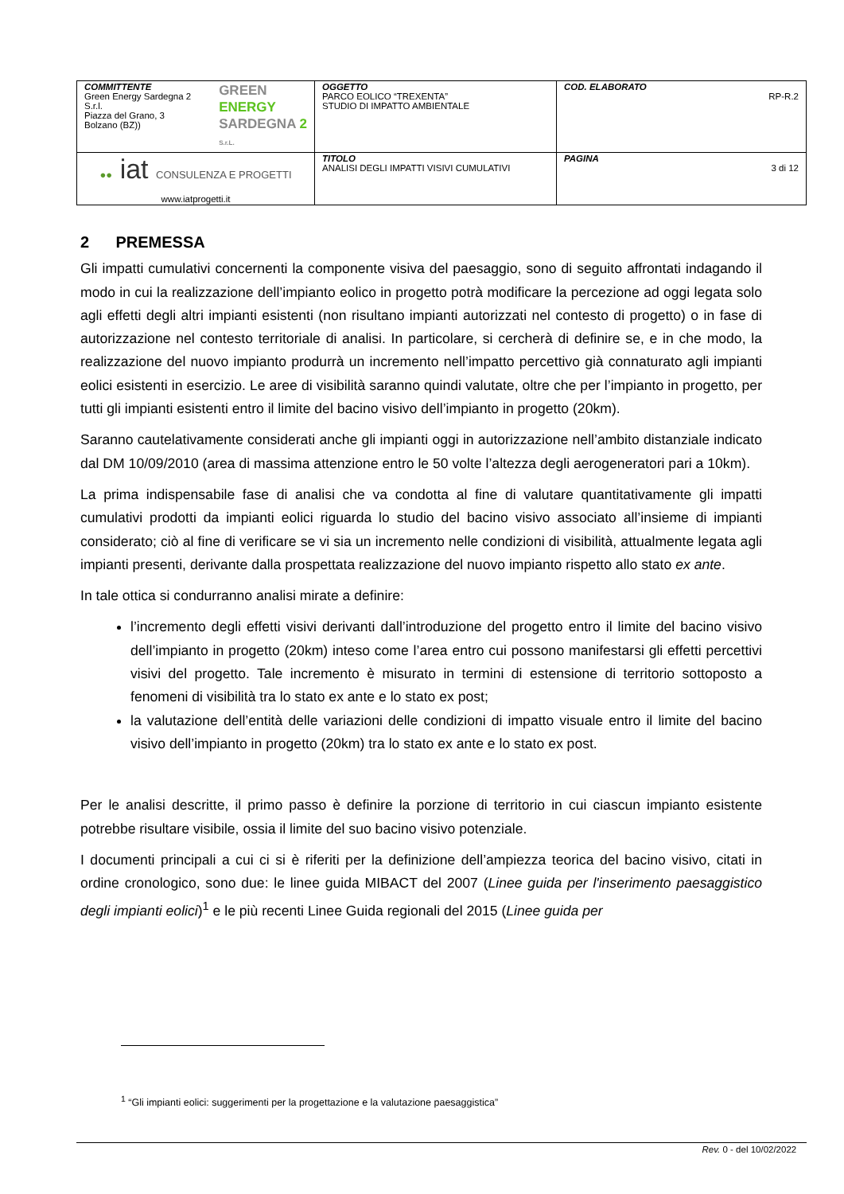| COMMITTENTE Green Energy Sardegna 2 S.r.l. Piazza del Grano, 3 Bolzano (BZ)) GREEN ENERGY SARDEGNA 2 S.r.L. | OGGETTO PARCO EOLICO “TREXENTA” STUDIO DI IMPATTO AMBIENTALE | COD. ELABORATO RP-R.2 |
| ●● iat CONSULENZA E PROGETTI www.iatprogetti.it | TITOLO ANALISI DEGLI IMPATTI VISIVI CUMULATIVI | PAGINA 3 di 12 |
2 PREMESSA
Gli impatti cumulativi concernenti la componente visiva del paesaggio, sono di seguito affrontati indagando il modo in cui la realizzazione dell’impianto eolico in progetto potrà modificare la percezione ad oggi legata solo agli effetti degli altri impianti esistenti (non risultano impianti autorizzati nel contesto di progetto) o in fase di autorizzazione nel contesto territoriale di analisi. In particolare, si cercherà di definire se, e in che modo, la realizzazione del nuovo impianto produrrà un incremento nell’impatto percettivo già connaturato agli impianti eolici esistenti in esercizio. Le aree di visibilità saranno quindi valutate, oltre che per l’impianto in progetto, per tutti gli impianti esistenti entro il limite del bacino visivo dell’impianto in progetto (20km).
Saranno cautelativamente considerati anche gli impianti oggi in autorizzazione nell’ambito distanziale indicato dal DM 10/09/2010 (area di massima attenzione entro le 50 volte l’altezza degli aerogeneratori pari a 10km).
La prima indispensabile fase di analisi che va condotta al fine di valutare quantitativamente gli impatti cumulativi prodotti da impianti eolici riguarda lo studio del bacino visivo associato all’insieme di impianti considerato; ciò al fine di verificare se vi sia un incremento nelle condizioni di visibilità, attualmente legata agli impianti presenti, derivante dalla prospettata realizzazione del nuovo impianto rispetto allo stato ex ante.
In tale ottica si condurranno analisi mirate a definire:
l’incremento degli effetti visivi derivanti dall’introduzione del progetto entro il limite del bacino visivo dell’impianto in progetto (20km) inteso come l’area entro cui possono manifestarsi gli effetti percettivi visivi del progetto. Tale incremento è misurato in termini di estensione di territorio sottoposto a fenomeni di visibilità tra lo stato ex ante e lo stato ex post;
la valutazione dell’entità delle variazioni delle condizioni di impatto visuale entro il limite del bacino visivo dell’impianto in progetto (20km) tra lo stato ex ante e lo stato ex post.
Per le analisi descritte, il primo passo è definire la porzione di territorio in cui ciascun impianto esistente potrebbe risultare visibile, ossia il limite del suo bacino visivo potenziale.
I documenti principali a cui ci si è riferiti per la definizione dell’ampiezza teorica del bacino visivo, citati in ordine cronologico, sono due: le linee guida MIBACT del 2007 (Linee guida per l'inserimento paesaggistico degli impianti eolici)<sup>1</sup> e le più recenti Linee Guida regionali del 2015 (Linee guida per
<sup>1</sup> “Gli impianti eolici: suggerimenti per la progettazione e la valutazione paesaggistica”
Rev. 0 - del 10/02/2022